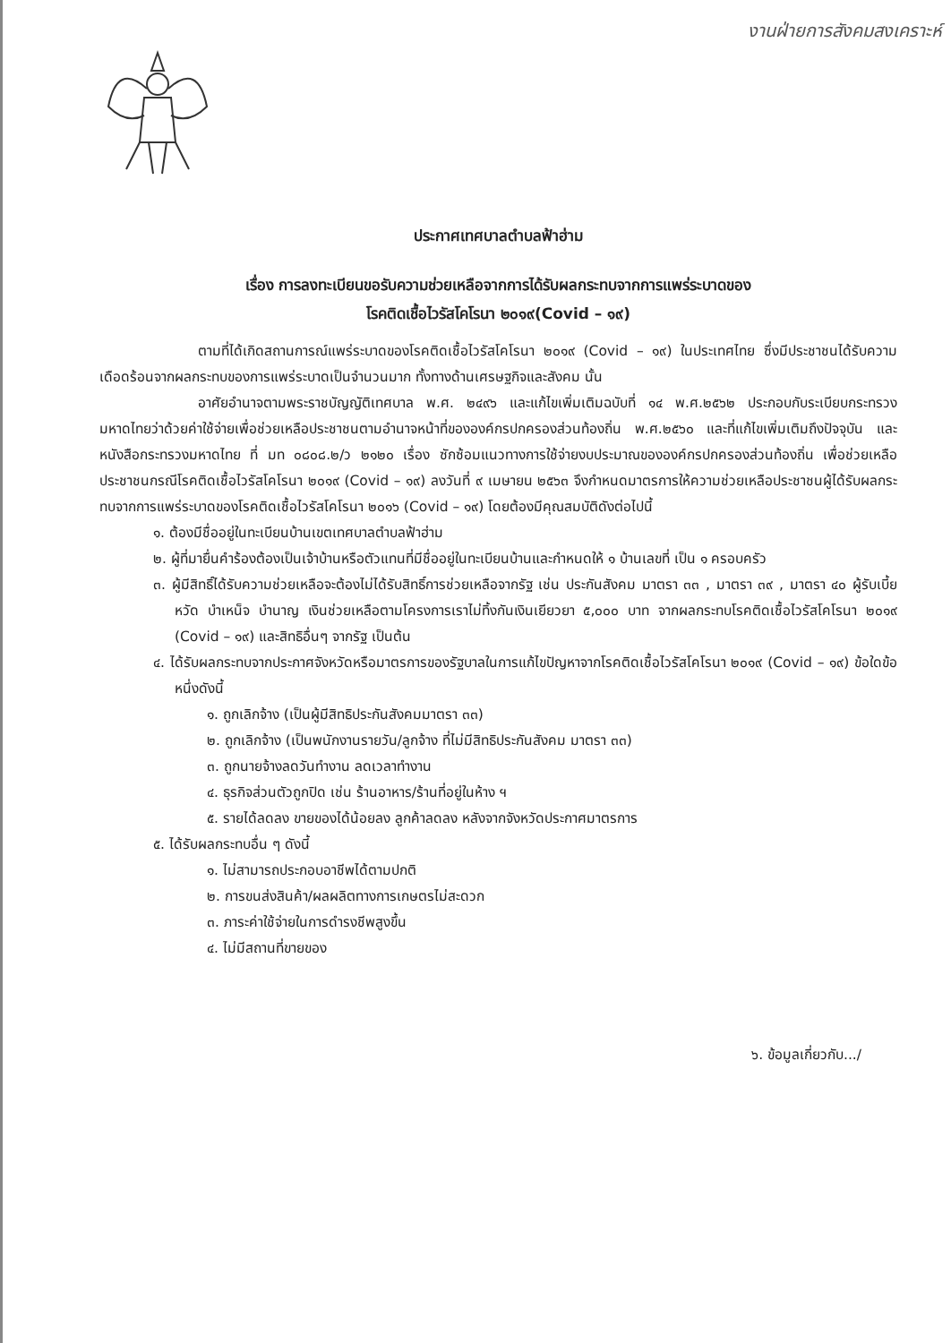งานฝ่ายการสังคมสงเคราะห์
ประกาศเทศบาลตำบลฟ้าฮ่าม
เรื่อง การลงทะเบียนขอรับความช่วยเหลือจากการได้รับผลกระทบจากการแพร่ระบาดของ
โรคติดเชื้อไวรัสโคโรนา ๒๐๑๙(Covid – ๑๙)
ตามที่ได้เกิดสถานการณ์แพร่ระบาดของโรคติดเชื้อไวรัสโคโรนา ๒๐๑๙ (Covid – ๑๙) ในประเทศไทย ซึ่งมีประชาชนได้รับความเดือดร้อนจากผลกระทบของการแพร่ระบาดเป็นจำนวนมาก ทั้งทางด้านเศรษฐกิจและสังคม นั้น
อาศัยอำนาจตามพระราชบัญญัติเทศบาล พ.ศ. ๒๔๙๖ และแก้ไขเพิ่มเติมฉบับที่ ๑๔ พ.ศ.๒๕๖๒ ประกอบกับระเบียบกระทรวงมหาดไทยว่าด้วยค่าใช้จ่ายเพื่อช่วยเหลือประชาชนตามอำนาจหน้าที่ขององค์กรปกครองส่วนท้องถิ่น พ.ศ.๒๕๖๐ และที่แก้ไขเพิ่มเติมถึงปัจจุบัน และหนังสือกระทรวงมหาดไทย ที่ มท ๐๘๐๘.๒/ว ๒๑๒๐ เรื่อง ซักซ้อมแนวทางการใช้จ่ายงบประมาณขององค์กรปกครองส่วนท้องถิ่น เพื่อช่วยเหลือประชาชนกรณีโรคติดเชื้อไวรัสโคโรนา ๒๐๑๙ (Covid – ๑๙) ลงวันที่ ๙ เมษายน ๒๕๖๓ จึงกำหนดมาตรการให้ความช่วยเหลือประชาชนผู้ได้รับผลกระทบจากการแพร่ระบาดของโรคติดเชื้อไวรัสโคโรนา ๒๐๑๖ (Covid – ๑๙) โดยต้องมีคุณสมบัติดังต่อไปนี้
๑. ต้องมีชื่ออยู่ในทะเบียนบ้านเขตเทศบาลตำบลฟ้าฮ่าม
๒. ผู้ที่มายื่นคำร้องต้องเป็นเจ้าบ้านหรือตัวแทนที่มีชื่ออยู่ในทะเบียนบ้านและกำหนดให้ ๑ บ้านเลขที่ เป็น ๑ ครอบครัว
๓. ผู้มีสิทธิ์ได้รับความช่วยเหลือจะต้องไม่ได้รับสิทธิ์การช่วยเหลือจากรัฐ เช่น ประกันสังคม มาตรา ๓๓ , มาตรา ๓๙ , มาตรา ๔๐ ผู้รับเบี้ยหวัด บำเหน็จ บำนาญ เงินช่วยเหลือตามโครงการเราไม่ทิ้งกันเงินเยียวยา ๕,๐๐๐ บาท จากผลกระทบโรคติดเชื้อไวรัสโคโรนา ๒๐๑๙ (Covid – ๑๙) และสิทธิอื่นๆ จากรัฐ เป็นต้น
๔. ได้รับผลกระทบจากประกาศจังหวัดหรือมาตรการของรัฐบาลในการแก้ไขปัญหาจากโรคติดเชื้อไวรัสโคโรนา ๒๐๑๙ (Covid – ๑๙) ข้อใดข้อหนึ่งดังนี้
๑. ถูกเลิกจ้าง (เป็นผู้มีสิทธิประกันสังคมมาตรา ๓๓)
๒. ถูกเลิกจ้าง (เป็นพนักงานรายวัน/ลูกจ้าง ที่ไม่มีสิทธิประกันสังคม มาตรา ๓๓)
๓. ถูกนายจ้างลดวันทำงาน ลดเวลาทำงาน
๔. ธุรกิจส่วนตัวถูกปิด เช่น ร้านอาหาร/ร้านที่อยู่ในห้าง ฯ
๕. รายได้ลดลง ขายของได้น้อยลง ลูกค้าลดลง หลังจากจังหวัดประกาศมาตรการ
๕. ได้รับผลกระทบอื่น ๆ ดังนี้
๑. ไม่สามารถประกอบอาชีพได้ตามปกติ
๒. การขนส่งสินค้า/ผลผลิตทางการเกษตรไม่สะดวก
๓. ภาระค่าใช้จ่ายในการดำรงชีพสูงขึ้น
๔. ไม่มีสถานที่ขายของ
๖. ข้อมูลเกี่ยวกับ.../